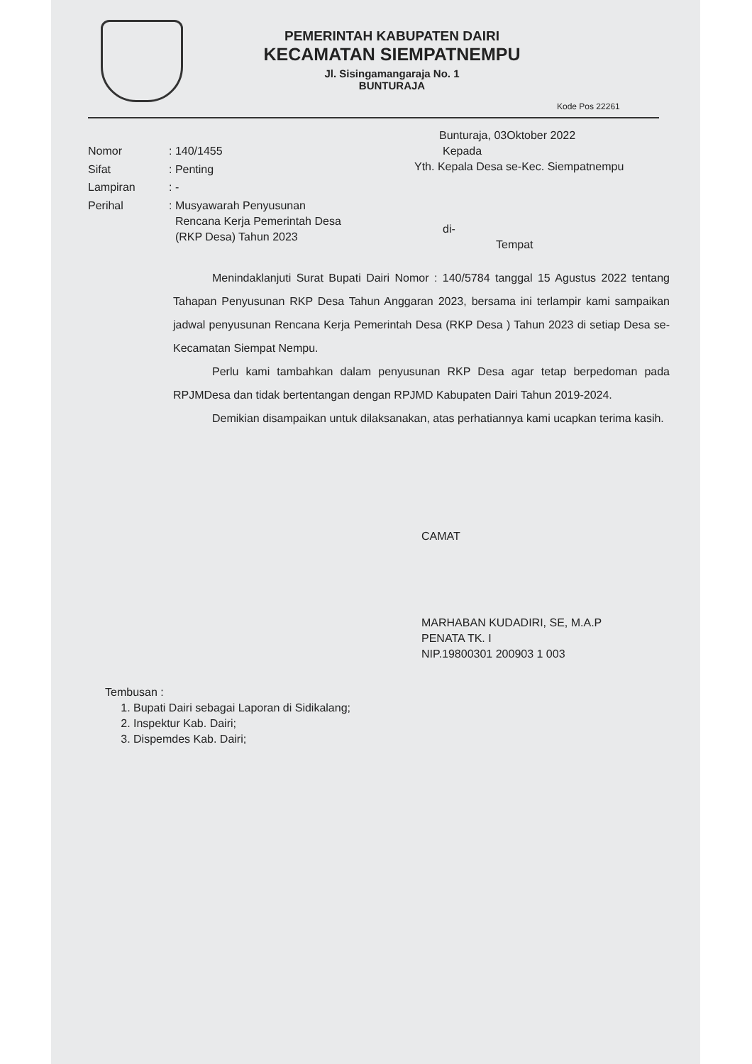PEMERINTAH KABUPATEN DAIRI
KECAMATAN SIEMPATNEMPU
Jl. Sisingamangaraja No. 1
BUNTURAJA
Kode Pos 22261
Bunturaja, 03Oktober 2022
| Nomor | : 140/1455 |
| Sifat | : Penting |
| Lampiran | : - |
| Perihal | : Musyawarah Penyusunan Rencana Kerja Pemerintah Desa (RKP Desa) Tahun 2023 |
Kepada
Yth. Kepala Desa se-Kec. Siempatnempu
di-
Tempat
Menindaklanjuti Surat Bupati Dairi Nomor : 140/5784 tanggal 15 Agustus 2022 tentang Tahapan Penyusunan RKP Desa Tahun Anggaran 2023, bersama ini terlampir kami sampaikan jadwal penyusunan Rencana Kerja Pemerintah Desa (RKP Desa ) Tahun 2023 di setiap Desa se-Kecamatan Siempat Nempu.
Perlu kami tambahkan dalam penyusunan RKP Desa agar tetap berpedoman pada RPJMDesa dan tidak bertentangan dengan RPJMD Kabupaten Dairi Tahun 2019-2024.
Demikian disampaikan untuk dilaksanakan, atas perhatiannya kami ucapkan terima kasih.
CAMAT
MARHABAN KUDADIRI, SE, M.A.P
PENATA TK. I
NIP.19800301 200903 1 003
Tembusan :
1. Bupati Dairi sebagai Laporan di Sidikalang;
2. Inspektur Kab. Dairi;
3. Dispemdes Kab. Dairi;